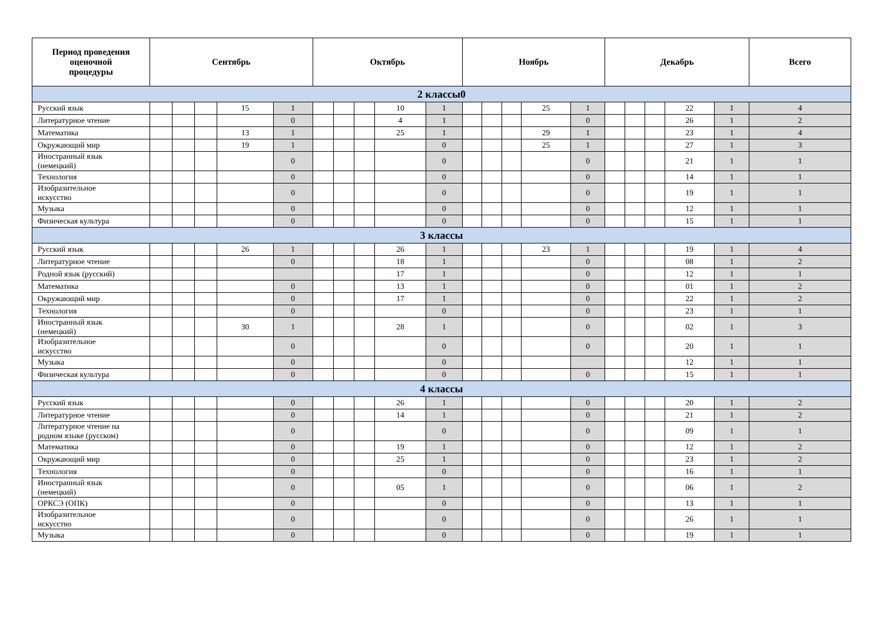| Период проведения оценочной процедуры | Сентябрь | | | | | Октябрь | | | | | Ноябрь | | | | | Декабрь | | | | | Всего |
| --- | --- | --- | --- | --- | --- | --- | --- | --- | --- | --- | --- | --- | --- | --- | --- | --- | --- | --- | --- | --- | --- |
| 2 классы0 | | | | | | | | | | | | | | | | | | | | | |
| Русский язык | | | | 15 | 1 | | | | 10 | 1 | | | | 25 | 1 | | | | 22 | 1 | 4 |
| Литературное чтение | | | | | 0 | | | | 4 | 1 | | | | | 0 | | | | 26 | 1 | 2 |
| Математика | | | | 13 | 1 | | | | 25 | 1 | | | | 29 | 1 | | | | 23 | 1 | 4 |
| Окружающий мир | | | | 19 | 1 | | | | | 0 | | | | 25 | 1 | | | | 27 | 1 | 3 |
| Иностранный язык (немецкий) | | | | | 0 | | | | | 0 | | | | | 0 | | | | 21 | 1 | 1 |
| Технология | | | | | 0 | | | | | 0 | | | | | 0 | | | | 14 | 1 | 1 |
| Изобразительное искусство | | | | | 0 | | | | | 0 | | | | | 0 | | | | 19 | 1 | 1 |
| Музыка | | | | | 0 | | | | | 0 | | | | | 0 | | | | 12 | 1 | 1 |
| Физическая культура | | | | | 0 | | | | | 0 | | | | | 0 | | | | 15 | 1 | 1 |
| 3 классы | | | | | | | | | | | | | | | | | | | | | |
| Русский язык | | | | 26 | 1 | | | | 26 | 1 | | | | 23 | 1 | | | | 19 | 1 | 4 |
| Литературное чтение | | | | | 0 | | | | 18 | 1 | | | | | 0 | | | | 08 | 1 | 2 |
| Родной язык (русский) | | | | | | | | | 17 | 1 | | | | | 0 | | | | 12 | 1 | 1 |
| Математика | | | | | 0 | | | | 13 | 1 | | | | | 0 | | | | 01 | 1 | 2 |
| Окружающий мир | | | | | 0 | | | | 17 | 1 | | | | | 0 | | | | 22 | 1 | 2 |
| Технология | | | | | 0 | | | | | 0 | | | | | 0 | | | | 23 | 1 | 1 |
| Иностранный язык (немецкий) | | | | 30 | 1 | | | | 28 | 1 | | | | | 0 | | | | 02 | 1 | 3 |
| Изобразительное искусство | | | | | 0 | | | | | 0 | | | | | 0 | | | | 20 | 1 | 1 |
| Музыка | | | | | 0 | | | | | 0 | | | | | | | | | 12 | 1 | 1 |
| Физическая культура | | | | | 0 | | | | | 0 | | | | | 0 | | | | 15 | 1 | 1 |
| 4 классы | | | | | | | | | | | | | | | | | | | | | |
| Русский язык | | | | | 0 | | | | 26 | 1 | | | | | 0 | | | | 20 | 1 | 2 |
| Литературное чтение | | | | | 0 | | | | 14 | 1 | | | | | 0 | | | | 21 | 1 | 2 |
| Литературное чтение на родном языке (русском) | | | | | 0 | | | | | 0 | | | | | 0 | | | | 09 | 1 | 1 |
| Математика | | | | | 0 | | | | 19 | 1 | | | | | 0 | | | | 12 | 1 | 2 |
| Окружающий мир | | | | | 0 | | | | 25 | 1 | | | | | 0 | | | | 23 | 1 | 2 |
| Технология | | | | | 0 | | | | | 0 | | | | | 0 | | | | 16 | 1 | 1 |
| Иностранный язык (немецкий) | | | | | 0 | | | | 05 | 1 | | | | | 0 | | | | 06 | 1 | 2 |
| ОРКСЭ (ОПК) | | | | | 0 | | | | | 0 | | | | | 0 | | | | 13 | 1 | 1 |
| Изобразительное искусство | | | | | 0 | | | | | 0 | | | | | 0 | | | | 26 | 1 | 1 |
| Музыка | | | | | 0 | | | | | 0 | | | | | 0 | | | | 19 | 1 | 1 |